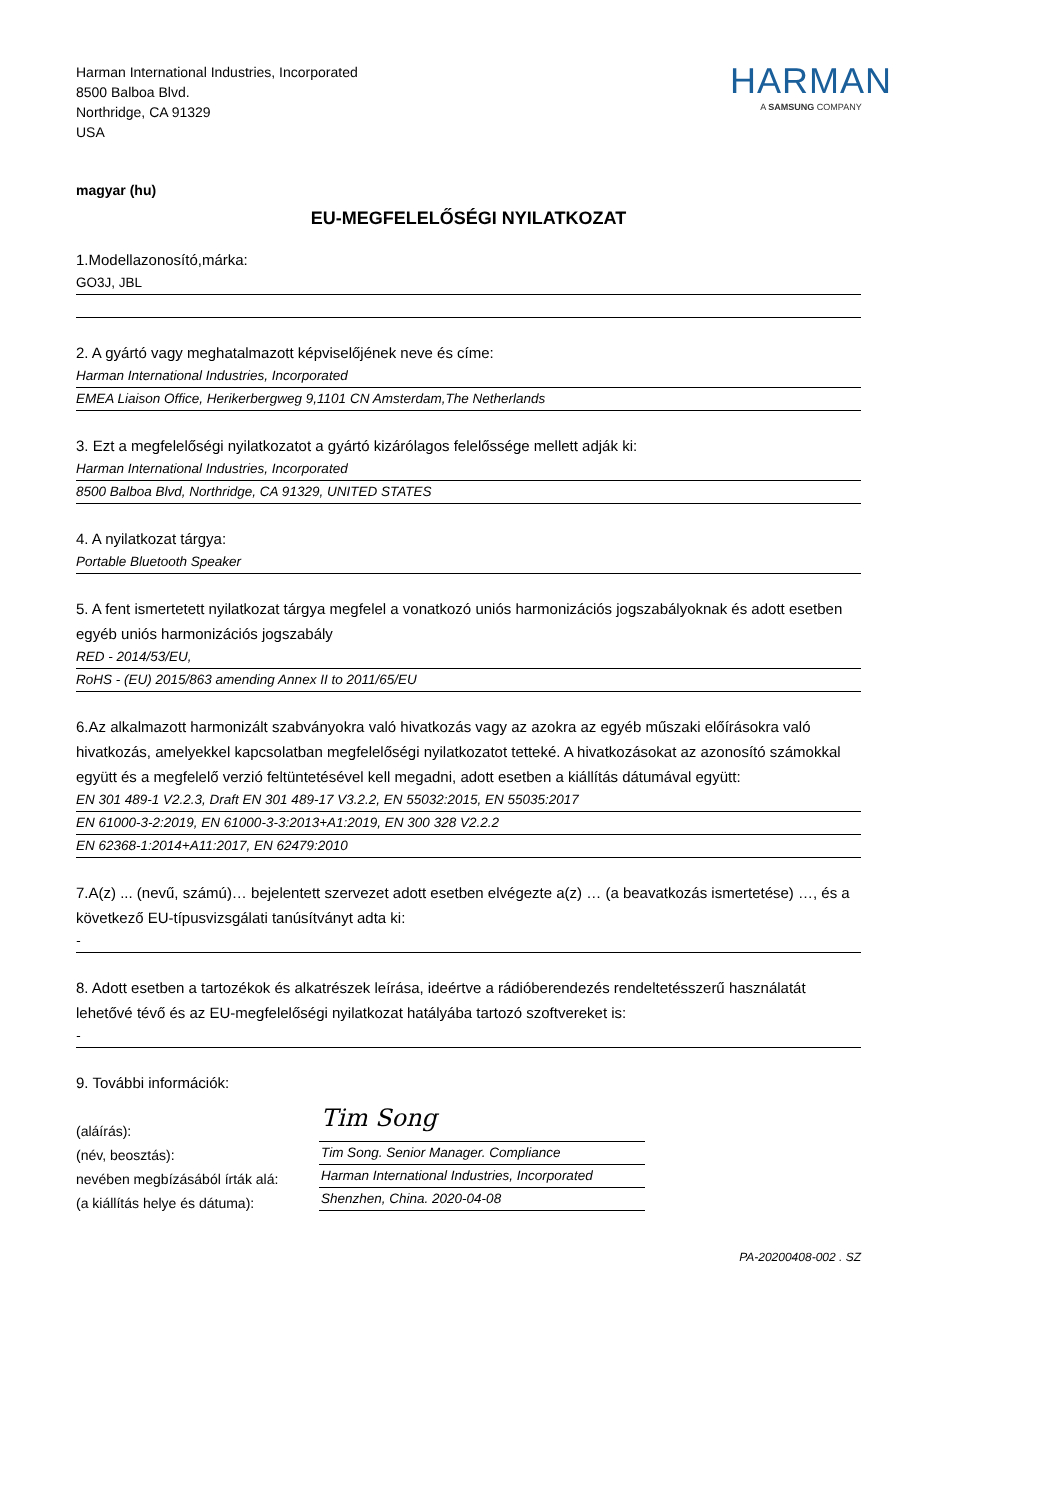Harman International Industries, Incorporated
8500 Balboa Blvd.
Northridge, CA 91329
USA
HARMAN
A SAMSUNG COMPANY
magyar (hu)
EU-MEGFELELŐSÉGI NYILATKOZAT
1.Modellazonosító,márka:
GO3J, JBL
2. A gyártó vagy meghatalmazott képviselőjének neve és címe:
Harman International Industries, Incorporated
EMEA Liaison Office, Herikerbergweg 9,1101 CN Amsterdam,The Netherlands
3. Ezt a megfelelőségi nyilatkozatot a gyártó kizárólagos felelőssége mellett adják ki:
Harman International Industries, Incorporated
8500 Balboa Blvd, Northridge, CA 91329, UNITED STATES
4. A nyilatkozat tárgya:
Portable Bluetooth Speaker
5. A fent ismertetett nyilatkozat tárgya megfelel a vonatkozó uniós harmonizációs jogszabályoknak és adott esetben egyéb uniós harmonizációs jogszabály
RED - 2014/53/EU,
RoHS - (EU) 2015/863 amending Annex II to 2011/65/EU
6.Az alkalmazott harmonizált szabványokra való hivatkozás vagy az azokra az egyéb műszaki előírásokra való hivatkozás, amelyekkel kapcsolatban megfelelőségi nyilatkozatot tetteké. A hivatkozásokat az azonosító számokkal együtt és a megfelelő verzió feltüntetésével kell megadni, adott esetben a kiállítás dátumával együtt:
EN 301 489-1 V2.2.3, Draft EN 301 489-17 V3.2.2, EN 55032:2015, EN 55035:2017
EN 61000-3-2:2019, EN 61000-3-3:2013+A1:2019, EN 300 328 V2.2.2
EN 62368-1:2014+A11:2017, EN 62479:2010
7.A(z) ... (nevű, számú)… bejelentett szervezet adott esetben elvégezte a(z) … (a beavatkozás ismertetése) …, és a következő EU-típusvizsgálati tanúsítványt adta ki:
-
8. Adott esetben a tartozékok és alkatrészek leírása, ideértve a rádióberendezés rendeltetésszerű használatát lehetővé tévő és az EU-megfelelőségi nyilatkozat hatályába tartozó szoftvereket is:
-
9. További információk:
(aláírás):
(név, beosztás):
nevében megbízásából írták alá:
(a kiállítás helye és dátuma):
Tim Song
Tim Song. Senior Manager. Compliance
Harman International Industries, Incorporated
Shenzhen, China. 2020-04-08
PA-20200408-002 . SZ